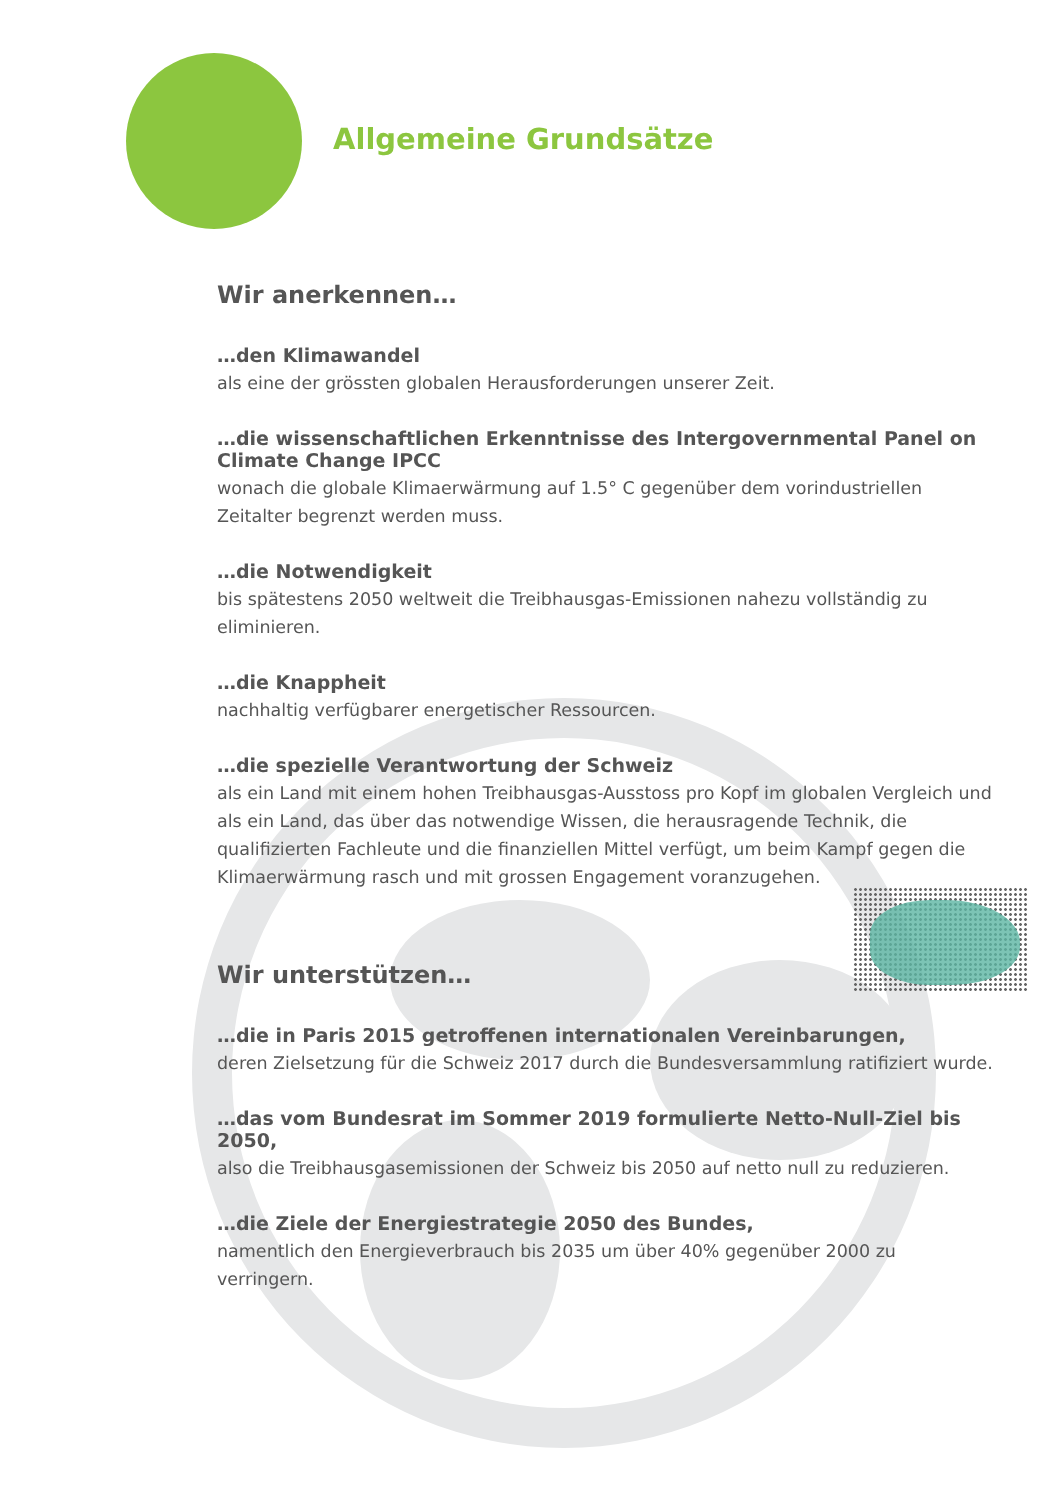Allgemeine Grundsätze
Wir anerkennen…
…den Klimawandel
als eine der grössten globalen Herausforderungen unserer Zeit.
…die wissenschaftlichen Erkenntnisse des Intergovernmental Panel on Climate Change IPCC
wonach die globale Klimaerwärmung auf 1.5° C gegenüber dem vorindustriellen Zeitalter begrenzt werden muss.
…die Notwendigkeit
bis spätestens 2050 weltweit die Treibhausgas-Emissionen nahezu vollständig zu eliminieren.
…die Knappheit
nachhaltig verfügbarer energetischer Ressourcen.
…die spezielle Verantwortung der Schweiz
als ein Land mit einem hohen Treibhausgas-Ausstoss pro Kopf im globalen Vergleich und als ein Land, das über das notwendige Wissen, die herausragende Technik, die qualifizierten Fachleute und die finanziellen Mittel verfügt, um beim Kampf gegen die Klimaerwärmung rasch und mit grossen Engagement voranzugehen.
Wir unterstützen…
…die in Paris 2015 getroffenen internationalen Vereinbarungen,
deren Zielsetzung für die Schweiz 2017 durch die Bundesversammlung ratifiziert wurde.
…das vom Bundesrat im Sommer 2019 formulierte Netto-Null-Ziel bis 2050,
also die Treibhausgasemissionen der Schweiz bis 2050 auf netto null zu reduzieren.
…die Ziele der Energiestrategie 2050 des Bundes,
namentlich den Energieverbrauch bis 2035 um über 40% gegenüber 2000 zu verringern.